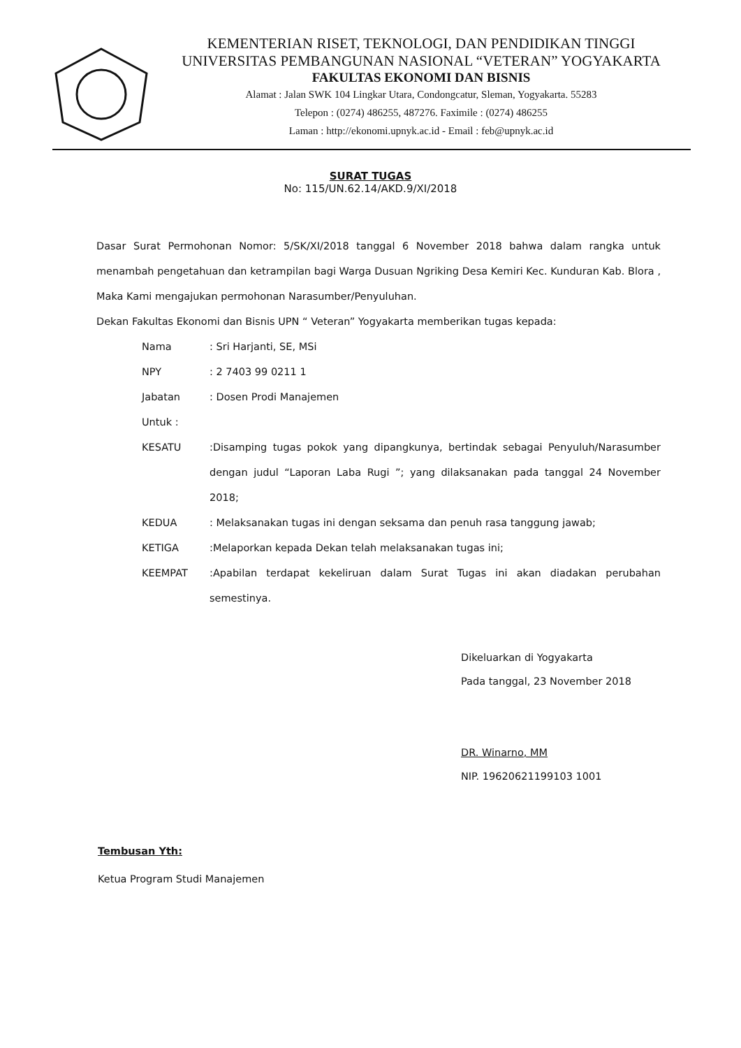KEMENTERIAN RISET, TEKNOLOGI, DAN PENDIDIKAN TINGGI
UNIVERSITAS PEMBANGUNAN NASIONAL “VETERAN” YOGYAKARTA
FAKULTAS EKONOMI DAN BISNIS
Alamat : Jalan SWK 104 Lingkar Utara, Condongcatur, Sleman, Yogyakarta. 55283
Telepon : (0274) 486255, 487276. Faximile : (0274) 486255
Laman : http://ekonomi.upnyk.ac.id - Email : feb@upnyk.ac.id
SURAT TUGAS
No: 115/UN.62.14/AKD.9/XI/2018
Dasar Surat Permohonan Nomor: 5/SK/XI/2018 tanggal 6 November 2018 bahwa dalam rangka untuk menambah pengetahuan dan ketrampilan bagi Warga Dusuan Ngriking Desa Kemiri Kec. Kunduran Kab. Blora , Maka Kami mengajukan permohonan Narasumber/Penyuluhan.
Dekan Fakultas Ekonomi dan Bisnis UPN “ Veteran” Yogyakarta memberikan tugas kepada:
| Nama | : Sri Harjanti, SE, MSi |
| NPY | : 2 7403 99 0211 1 |
| Jabatan | : Dosen Prodi Manajemen |
| Untuk : | |
| KESATU | :Disamping tugas pokok yang dipangkunya, bertindak sebagai Penyuluh/Narasumber dengan judul “Laporan Laba Rugi ”; yang dilaksanakan pada tanggal 24 November 2018; |
| KEDUA | : Melaksanakan tugas ini dengan seksama dan penuh rasa tanggung jawab; |
| KETIGA | :Melaporkan kepada Dekan telah melaksanakan tugas ini; |
| KEEMPAT | :Apabilan terdapat kekeliruan dalam Surat Tugas ini akan diadakan perubahan semestinya. |
Dikeluarkan di Yogyakarta
Pada tanggal, 23 November 2018
DR. Winarno, MM
NIP. 19620621199103 1001
Tembusan Yth:
Ketua Program Studi Manajemen